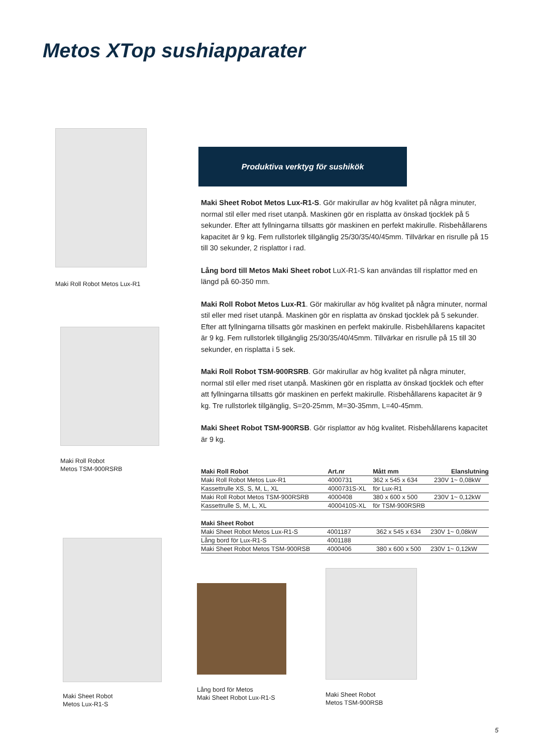Metos XTop sushiapparater
Maki Roll Robot Metos Lux-R1
Maki Roll Robot
Metos TSM-900RSRB
Produktiva verktyg för sushikök
Maki Sheet Robot Metos Lux-R1-S. Gör makirullar av hög kvalitet på några minuter, normal stil eller med riset utanpå. Maskinen gör en risplatta av önskad tjocklek på 5 sekunder. Efter att fyllningarna tillsatts gör maskinen en perfekt makirulle. Risbehållarens kapacitet är 9 kg. Fem rullstorlek tillgänglig 25/30/35/40/45mm. Tillvärkar en risrulle på 15 till 30 sekunder, 2 risplattor i rad.
Lång bord till Metos Maki Sheet robot LuX-R1-S kan användas till risplattor med en längd på 60-350 mm.
Maki Roll Robot Metos Lux-R1. Gör makirullar av hög kvalitet på några minuter, normal stil eller med riset utanpå. Maskinen gör en risplatta av önskad tjocklek på 5 sekunder. Efter att fyllningarna tillsatts gör maskinen en perfekt makirulle. Risbehållarens kapacitet är 9 kg. Fem rullstorlek tillgänglig 25/30/35/40/45mm. Tillvärkar en risrulle på 15 till 30 sekunder, en risplatta i 5 sek.
Maki Roll Robot TSM-900RSRB. Gör makirullar av hög kvalitet på några minuter, normal stil eller med riset utanpå. Maskinen gör en risplatta av önskad tjocklek och efter att fyllningarna tillsatts gör maskinen en perfekt makirulle. Risbehållarens kapacitet är 9 kg. Tre rullstorlek tillgänglig, S=20-25mm, M=30-35mm, L=40-45mm.
Maki Sheet Robot TSM-900RSB. Gör risplattor av hög kvalitet. Risbehållarens kapacitet är 9 kg.
| Maki Roll Robot | Art.nr | Mått mm | Elanslutning |
| --- | --- | --- | --- |
| Maki Roll Robot Metos Lux-R1 | 4000731 | 362 x 545 x 634 | 230V 1~ 0,08kW |
| Kassettrulle XS, S, M, L, XL | 4000731S-XL | för Lux-R1 | |
| Maki Roll Robot Metos TSM-900RSRB | 4000408 | 380 x 600 x 500 | 230V 1~ 0,12kW |
| Kassettrulle S, M, L, XL | 4000410S-XL | för TSM-900RSRB | |
| Maki Sheet Robot | | | |
| --- | --- | --- | --- |
| Maki Sheet Robot Metos Lux-R1-S | 4001187 | 362 x 545 x 634 | 230V 1~ 0,08kW |
| Lång bord för Lux-R1-S | 4001188 | | |
| Maki Sheet Robot Metos TSM-900RSB | 4000406 | 380 x 600 x 500 | 230V 1~ 0,12kW |
Maki Sheet Robot
Metos Lux-R1-S
Lång bord för Metos
Maki Sheet Robot Lux-R1-S
Maki Sheet Robot
Metos TSM-900RSB
5